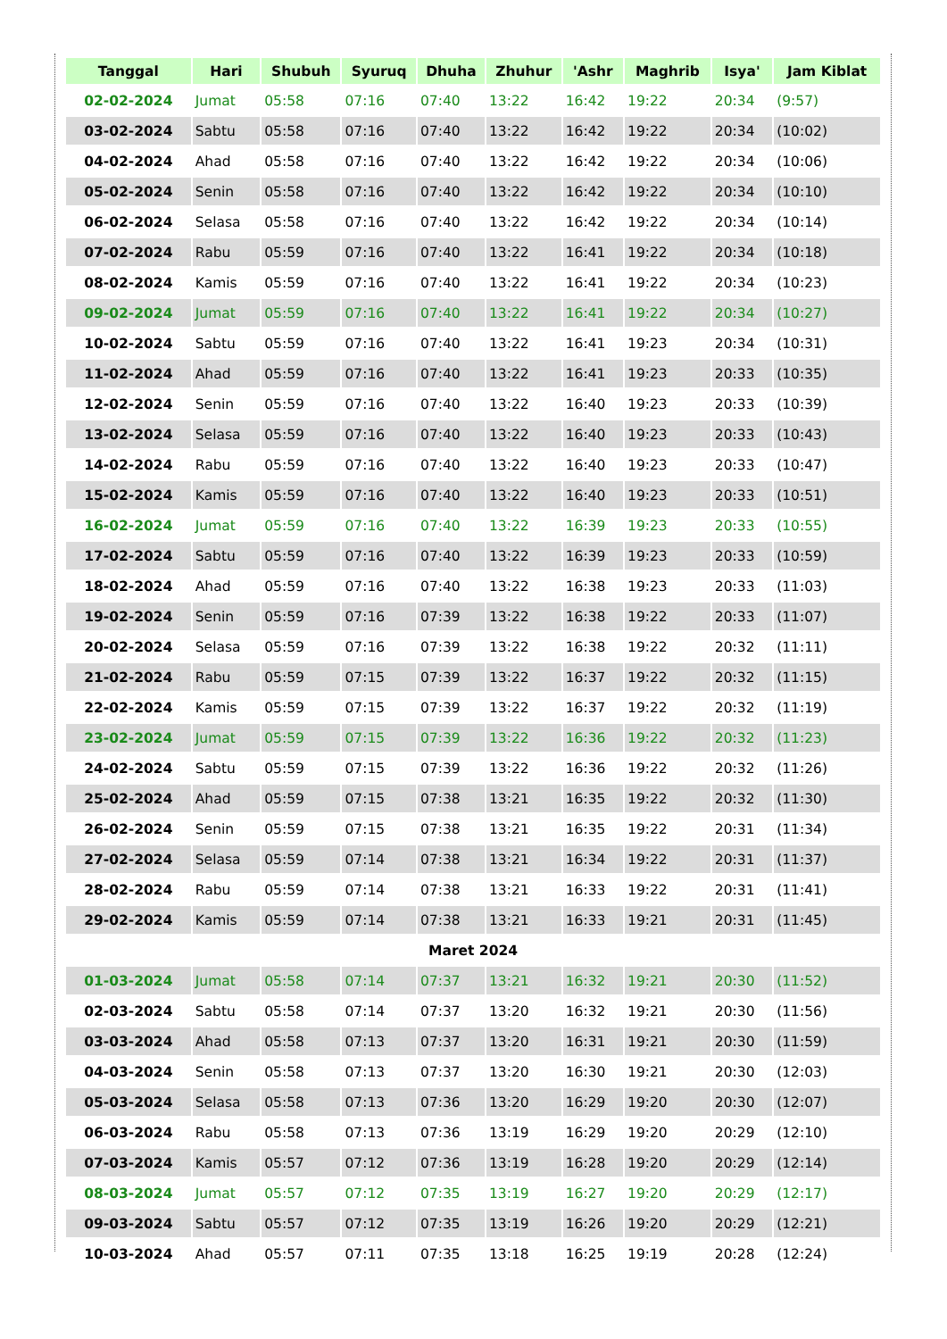| Tanggal | Hari | Shubuh | Syuruq | Dhuha | Zhuhur | 'Ashr | Maghrib | Isya' | Jam Kiblat |
| --- | --- | --- | --- | --- | --- | --- | --- | --- | --- |
| 02-02-2024 | Jumat | 05:58 | 07:16 | 07:40 | 13:22 | 16:42 | 19:22 | 20:34 | (9:57) |
| 03-02-2024 | Sabtu | 05:58 | 07:16 | 07:40 | 13:22 | 16:42 | 19:22 | 20:34 | (10:02) |
| 04-02-2024 | Ahad | 05:58 | 07:16 | 07:40 | 13:22 | 16:42 | 19:22 | 20:34 | (10:06) |
| 05-02-2024 | Senin | 05:58 | 07:16 | 07:40 | 13:22 | 16:42 | 19:22 | 20:34 | (10:10) |
| 06-02-2024 | Selasa | 05:58 | 07:16 | 07:40 | 13:22 | 16:42 | 19:22 | 20:34 | (10:14) |
| 07-02-2024 | Rabu | 05:59 | 07:16 | 07:40 | 13:22 | 16:41 | 19:22 | 20:34 | (10:18) |
| 08-02-2024 | Kamis | 05:59 | 07:16 | 07:40 | 13:22 | 16:41 | 19:22 | 20:34 | (10:23) |
| 09-02-2024 | Jumat | 05:59 | 07:16 | 07:40 | 13:22 | 16:41 | 19:22 | 20:34 | (10:27) |
| 10-02-2024 | Sabtu | 05:59 | 07:16 | 07:40 | 13:22 | 16:41 | 19:23 | 20:34 | (10:31) |
| 11-02-2024 | Ahad | 05:59 | 07:16 | 07:40 | 13:22 | 16:41 | 19:23 | 20:33 | (10:35) |
| 12-02-2024 | Senin | 05:59 | 07:16 | 07:40 | 13:22 | 16:40 | 19:23 | 20:33 | (10:39) |
| 13-02-2024 | Selasa | 05:59 | 07:16 | 07:40 | 13:22 | 16:40 | 19:23 | 20:33 | (10:43) |
| 14-02-2024 | Rabu | 05:59 | 07:16 | 07:40 | 13:22 | 16:40 | 19:23 | 20:33 | (10:47) |
| 15-02-2024 | Kamis | 05:59 | 07:16 | 07:40 | 13:22 | 16:40 | 19:23 | 20:33 | (10:51) |
| 16-02-2024 | Jumat | 05:59 | 07:16 | 07:40 | 13:22 | 16:39 | 19:23 | 20:33 | (10:55) |
| 17-02-2024 | Sabtu | 05:59 | 07:16 | 07:40 | 13:22 | 16:39 | 19:23 | 20:33 | (10:59) |
| 18-02-2024 | Ahad | 05:59 | 07:16 | 07:40 | 13:22 | 16:38 | 19:23 | 20:33 | (11:03) |
| 19-02-2024 | Senin | 05:59 | 07:16 | 07:39 | 13:22 | 16:38 | 19:22 | 20:33 | (11:07) |
| 20-02-2024 | Selasa | 05:59 | 07:16 | 07:39 | 13:22 | 16:38 | 19:22 | 20:32 | (11:11) |
| 21-02-2024 | Rabu | 05:59 | 07:15 | 07:39 | 13:22 | 16:37 | 19:22 | 20:32 | (11:15) |
| 22-02-2024 | Kamis | 05:59 | 07:15 | 07:39 | 13:22 | 16:37 | 19:22 | 20:32 | (11:19) |
| 23-02-2024 | Jumat | 05:59 | 07:15 | 07:39 | 13:22 | 16:36 | 19:22 | 20:32 | (11:23) |
| 24-02-2024 | Sabtu | 05:59 | 07:15 | 07:39 | 13:22 | 16:36 | 19:22 | 20:32 | (11:26) |
| 25-02-2024 | Ahad | 05:59 | 07:15 | 07:38 | 13:21 | 16:35 | 19:22 | 20:32 | (11:30) |
| 26-02-2024 | Senin | 05:59 | 07:15 | 07:38 | 13:21 | 16:35 | 19:22 | 20:31 | (11:34) |
| 27-02-2024 | Selasa | 05:59 | 07:14 | 07:38 | 13:21 | 16:34 | 19:22 | 20:31 | (11:37) |
| 28-02-2024 | Rabu | 05:59 | 07:14 | 07:38 | 13:21 | 16:33 | 19:22 | 20:31 | (11:41) |
| 29-02-2024 | Kamis | 05:59 | 07:14 | 07:38 | 13:21 | 16:33 | 19:21 | 20:31 | (11:45) |
| Maret 2024 | | | | | | | | | |
| 01-03-2024 | Jumat | 05:58 | 07:14 | 07:37 | 13:21 | 16:32 | 19:21 | 20:30 | (11:52) |
| 02-03-2024 | Sabtu | 05:58 | 07:14 | 07:37 | 13:20 | 16:32 | 19:21 | 20:30 | (11:56) |
| 03-03-2024 | Ahad | 05:58 | 07:13 | 07:37 | 13:20 | 16:31 | 19:21 | 20:30 | (11:59) |
| 04-03-2024 | Senin | 05:58 | 07:13 | 07:37 | 13:20 | 16:30 | 19:21 | 20:30 | (12:03) |
| 05-03-2024 | Selasa | 05:58 | 07:13 | 07:36 | 13:20 | 16:29 | 19:20 | 20:30 | (12:07) |
| 06-03-2024 | Rabu | 05:58 | 07:13 | 07:36 | 13:19 | 16:29 | 19:20 | 20:29 | (12:10) |
| 07-03-2024 | Kamis | 05:57 | 07:12 | 07:36 | 13:19 | 16:28 | 19:20 | 20:29 | (12:14) |
| 08-03-2024 | Jumat | 05:57 | 07:12 | 07:35 | 13:19 | 16:27 | 19:20 | 20:29 | (12:17) |
| 09-03-2024 | Sabtu | 05:57 | 07:12 | 07:35 | 13:19 | 16:26 | 19:20 | 20:29 | (12:21) |
| 10-03-2024 | Ahad | 05:57 | 07:11 | 07:35 | 13:18 | 16:25 | 19:19 | 20:28 | (12:24) |